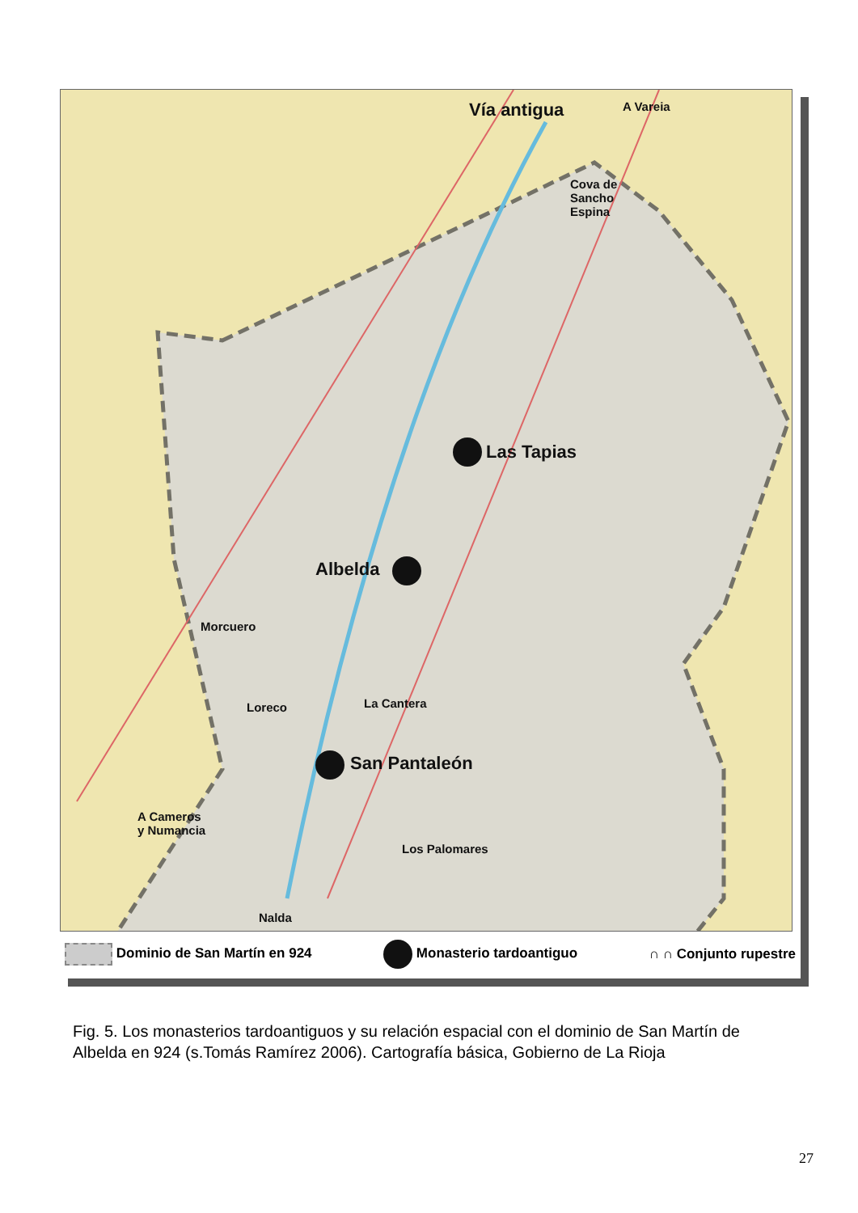Vía antigua A Vareia
Cova de
Sancho
Espina
Las Tapias
Albelda
Morcuero
Loreco La Cantera
San Pantaleón
A Cameros
y Numancia
Los Palomares
Nalda
Dominio de San Martín en 924 Monasterio tardoantiguo ∩ ∩ Conjunto rupestre
Fig. 5. Los monasterios tardoantiguos y su relación espacial con el dominio de San Martín de Albelda en 924 (s.Tomás Ramírez 2006). Cartografía básica, Gobierno de La Rioja
27